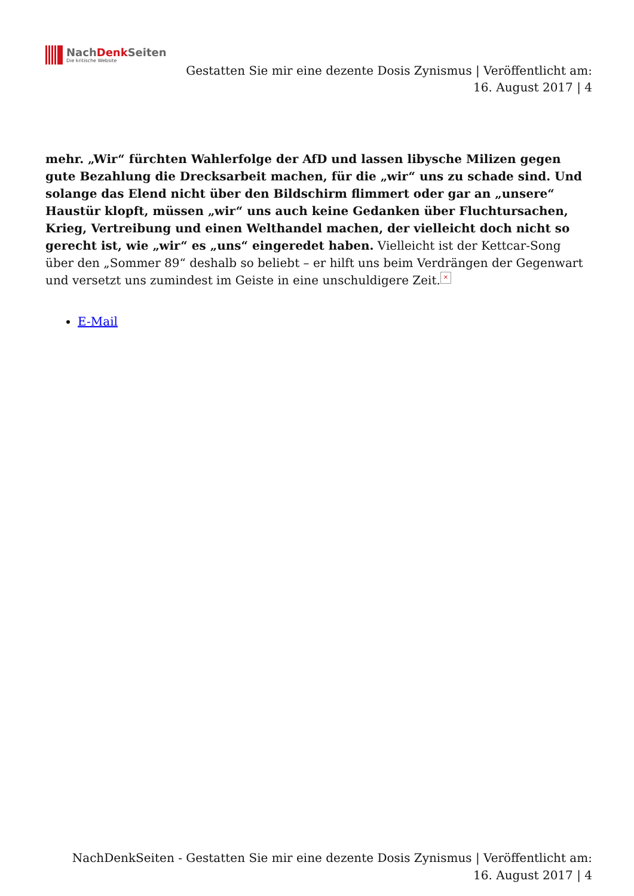NachDenk Seiten
Die kritische Website
Gestatten Sie mir eine dezente Dosis Zynismus | Veröffentlicht am: 16. August 2017 | 4
mehr. „Wir“ fürchten Wahlerfolge der AfD und lassen libysche Milizen gegen gute Bezahlung die Drecksarbeit machen, für die „wir“ uns zu schade sind. Und solange das Elend nicht über den Bildschirm flimmert oder gar an „unsere“ Haustür klopft, müssen „wir“ uns auch keine Gedanken über Fluchtursachen, Krieg, Vertreibung und einen Welthandel machen, der vielleicht doch nicht so gerecht ist, wie „wir“ es „uns“ eingeredet haben. Vielleicht ist der Kettcar-Song über den „Sommer 89“ deshalb so beliebt – er hilft uns beim Verdrängen der Gegenwart und versetzt uns zumindest im Geiste in eine unschuldigere Zeit. ×
E-Mail
NachDenkSeiten - Gestatten Sie mir eine dezente Dosis Zynismus | Veröffentlicht am: 16. August 2017 | 4